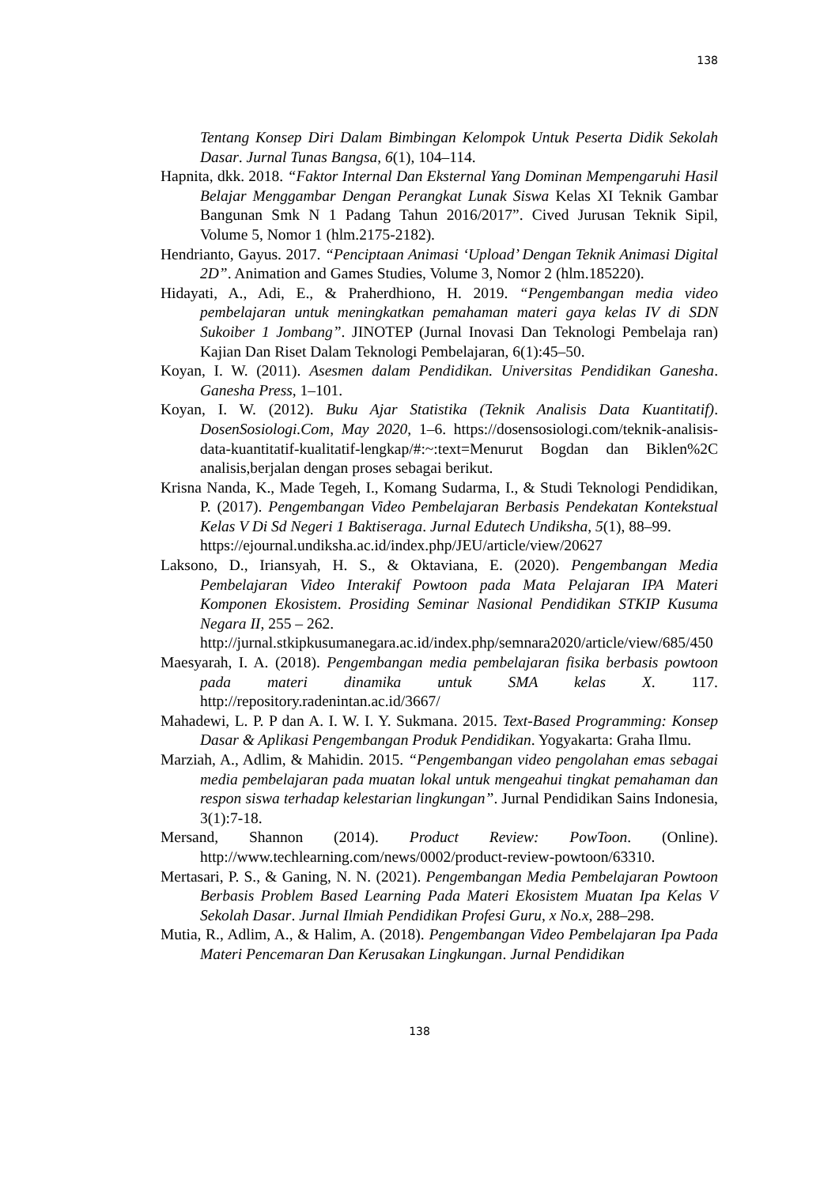138
Tentang Konsep Diri Dalam Bimbingan Kelompok Untuk Peserta Didik Sekolah Dasar. Jurnal Tunas Bangsa, 6(1), 104–114.
Hapnita, dkk. 2018. “Faktor Internal Dan Eksternal Yang Dominan Mempengaruhi Hasil Belajar Menggambar Dengan Perangkat Lunak Siswa Kelas XI Teknik Gambar Bangunan Smk N 1 Padang Tahun 2016/2017”. Cived Jurusan Teknik Sipil, Volume 5, Nomor 1 (hlm.2175-2182).
Hendrianto, Gayus. 2017. “Penciptaan Animasi ‘Upload’ Dengan Teknik Animasi Digital 2D”. Animation and Games Studies, Volume 3, Nomor 2 (hlm.185220).
Hidayati, A., Adi, E., & Praherdhiono, H. 2019. “Pengembangan media video pembelajaran untuk meningkatkan pemahaman materi gaya kelas IV di SDN Sukoiber 1 Jombang”. JINOTEP (Jurnal Inovasi Dan Teknologi Pembelaja ran) Kajian Dan Riset Dalam Teknologi Pembelajaran, 6(1):45–50.
Koyan, I. W. (2011). Asesmen dalam Pendidikan. Universitas Pendidikan Ganesha. Ganesha Press, 1–101.
Koyan, I. W. (2012). Buku Ajar Statistika (Teknik Analisis Data Kuantitatif). DosenSosiologi.Com, May 2020, 1–6. https://dosensosiologi.com/teknik-analisis-data-kuantitatif-kualitatif-lengkap/#:~:text=Menurut Bogdan dan Biklen%2C analisis,berjalan dengan proses sebagai berikut.
Krisna Nanda, K., Made Tegeh, I., Komang Sudarma, I., & Studi Teknologi Pendidikan, P. (2017). Pengembangan Video Pembelajaran Berbasis Pendekatan Kontekstual Kelas V Di Sd Negeri 1 Baktiseraga. Jurnal Edutech Undiksha, 5(1), 88–99.
https://ejournal.undiksha.ac.id/index.php/JEU/article/view/20627
Laksono, D., Iriansyah, H. S., & Oktaviana, E. (2020). Pengembangan Media Pembelajaran Video Interakif Powtoon pada Mata Pelajaran IPA Materi Komponen Ekosistem. Prosiding Seminar Nasional Pendidikan STKIP Kusuma Negara II, 255 – 262.
http://jurnal.stkipkusumanegara.ac.id/index.php/semnara2020/article/view/685/450
Maesyarah, I. A. (2018). Pengembangan media pembelajaran fisika berbasis powtoon pada materi dinamika untuk SMA kelas X. 117. http://repository.radenintan.ac.id/3667/
Mahadewi, L. P. P dan A. I. W. I. Y. Sukmana. 2015. Text-Based Programming: Konsep Dasar & Aplikasi Pengembangan Produk Pendidikan. Yogyakarta: Graha Ilmu.
Marziah, A., Adlim, & Mahidin. 2015. “Pengembangan video pengolahan emas sebagai media pembelajaran pada muatan lokal untuk mengeahui tingkat pemahaman dan respon siswa terhadap kelestarian lingkungan”. Jurnal Pendidikan Sains Indonesia, 3(1):7-18.
Mersand, Shannon (2014). Product Review: PowToon. (Online). http://www.techlearning.com/news/0002/product-review-powtoon/63310.
Mertasari, P. S., & Ganing, N. N. (2021). Pengembangan Media Pembelajaran Powtoon Berbasis Problem Based Learning Pada Materi Ekosistem Muatan Ipa Kelas V Sekolah Dasar. Jurnal Ilmiah Pendidikan Profesi Guru, x No.x, 288–298.
Mutia, R., Adlim, A., & Halim, A. (2018). Pengembangan Video Pembelajaran Ipa Pada Materi Pencemaran Dan Kerusakan Lingkungan. Jurnal Pendidikan
138